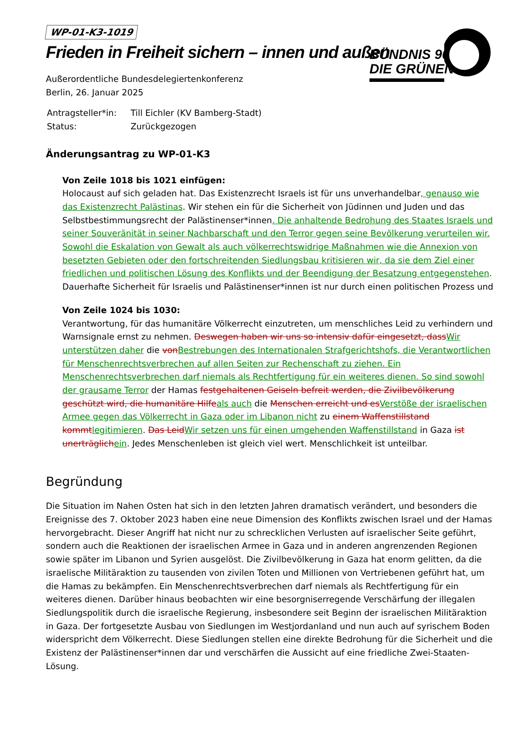BÜNDNIS 90
DIE GRÜNEN
WP-01-K3-1019
Frieden in Freiheit sichern – innen und außen
Außerordentliche Bundesdelegiertenkonferenz
Berlin, 26. Januar 2025
| Antragsteller*in: | Till Eichler (KV Bamberg-Stadt) |
| Status: | Zurückgezogen |
Änderungsantrag zu WP-01-K3
Von Zeile 1018 bis 1021 einfügen:
Holocaust auf sich geladen hat. Das Existenzrecht Israels ist für uns unverhandelbar, genauso wie das Existenzrecht Palästinas. Wir stehen ein für die Sicherheit von Jüdinnen und Juden und das Selbstbestimmungsrecht der Palästinenser*innen. Die anhaltende Bedrohung des Staates Israels und seiner Souveränität in seiner Nachbarschaft und den Terror gegen seine Bevölkerung verurteilen wir. Sowohl die Eskalation von Gewalt als auch völkerrechtswidrige Maßnahmen wie die Annexion von besetzten Gebieten oder den fortschreitenden Siedlungsbau kritisieren wir, da sie dem Ziel einer friedlichen und politischen Lösung des Konflikts und der Beendigung der Besatzung entgegenstehen. Dauerhafte Sicherheit für Israelis und Palästinenser*innen ist nur durch einen politischen Prozess und
Von Zeile 1024 bis 1030:
Verantwortung, für das humanitäre Völkerrecht einzutreten, um menschliches Leid zu verhindern und Warnsignale ernst zu nehmen. Deswegen haben wir uns so intensiv dafür eingesetzt, dassWir unterstützen daher die vonBestrebungen des Internationalen Strafgerichtshofs, die Verantwortlichen für Menschenrechtsverbrechen auf allen Seiten zur Rechenschaft zu ziehen. Ein Menschenrechtsverbrechen darf niemals als Rechtfertigung für ein weiteres dienen. So sind sowohl der grausame Terror der Hamas festgehaltenen Geiseln befreit werden, die Zivilbevölkerung geschützt wird, die humanitäre Hilfeals auch die Menschen erreicht und esVerstöße der israelischen Armee gegen das Völkerrecht in Gaza oder im Libanon nicht zu einem Waffenstillstand kommtlegitimieren. Das LeidWir setzen uns für einen umgehenden Waffenstillstand in Gaza ist unerträglichein. Jedes Menschenleben ist gleich viel wert. Menschlichkeit ist unteilbar.
Begründung
Die Situation im Nahen Osten hat sich in den letzten Jahren dramatisch verändert, und besonders die Ereignisse des 7. Oktober 2023 haben eine neue Dimension des Konflikts zwischen Israel und der Hamas hervorgebracht. Dieser Angriff hat nicht nur zu schrecklichen Verlusten auf israelischer Seite geführt, sondern auch die Reaktionen der israelischen Armee in Gaza und in anderen angrenzenden Regionen sowie später im Libanon und Syrien ausgelöst. Die Zivilbevölkerung in Gaza hat enorm gelitten, da die israelische Militäraktion zu tausenden von zivilen Toten und Millionen von Vertriebenen geführt hat, um die Hamas zu bekämpfen. Ein Menschenrechtsverbrechen darf niemals als Rechtfertigung für ein weiteres dienen. Darüber hinaus beobachten wir eine besorgniserregende Verschärfung der illegalen Siedlungspolitik durch die israelische Regierung, insbesondere seit Beginn der israelischen Militäraktion in Gaza. Der fortgesetzte Ausbau von Siedlungen im Westjordanland und nun auch auf syrischem Boden widerspricht dem Völkerrecht. Diese Siedlungen stellen eine direkte Bedrohung für die Sicherheit und die Existenz der Palästinenser*innen dar und verschärfen die Aussicht auf eine friedliche Zwei-Staaten-Lösung.